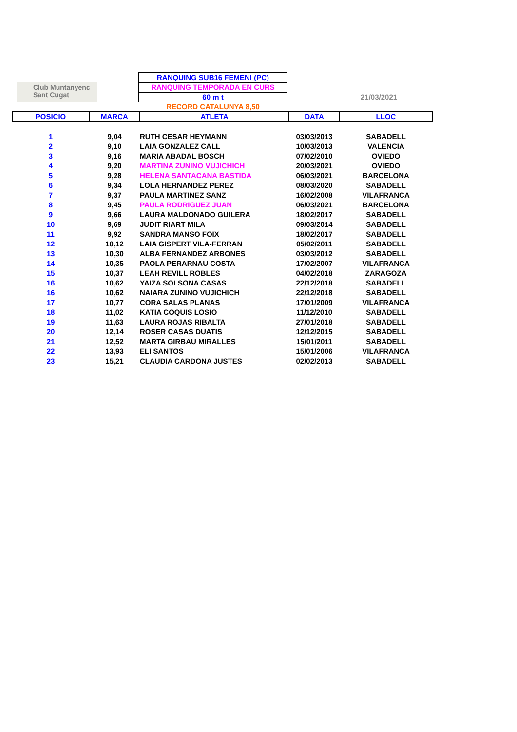Club Muntanyenc
Sant Cugat
RANQUING SUB16 FEMENI (PC)
RANQUING TEMPORADA EN CURS
60 m t
RECORD CATALUNYA 8,50
21/03/2021
| POSICIO | MARCA | ATLETA | DATA | LLOC |
| --- | --- | --- | --- | --- |
| 1 | 9,04 | RUTH CESAR HEYMANN | 03/03/2013 | SABADELL |
| 2 | 9,10 | LAIA GONZALEZ CALL | 10/03/2013 | VALENCIA |
| 3 | 9,16 | MARIA ABADAL BOSCH | 07/02/2010 | OVIEDO |
| 4 | 9,20 | MARTINA ZUNINO VUJICHICH | 20/03/2021 | OVIEDO |
| 5 | 9,28 | HELENA SANTACANA BASTIDA | 06/03/2021 | BARCELONA |
| 6 | 9,34 | LOLA HERNANDEZ PEREZ | 08/03/2020 | SABADELL |
| 7 | 9,37 | PAULA MARTINEZ SANZ | 16/02/2008 | VILAFRANCA |
| 8 | 9,45 | PAULA RODRIGUEZ JUAN | 06/03/2021 | BARCELONA |
| 9 | 9,66 | LAURA MALDONADO GUILERA | 18/02/2017 | SABADELL |
| 10 | 9,69 | JUDIT RIART MILA | 09/03/2014 | SABADELL |
| 11 | 9,92 | SANDRA MANSO FOIX | 18/02/2017 | SABADELL |
| 12 | 10,12 | LAIA GISPERT VILA-FERRAN | 05/02/2011 | SABADELL |
| 13 | 10,30 | ALBA FERNANDEZ ARBONES | 03/03/2012 | SABADELL |
| 14 | 10,35 | PAOLA PERARNAU COSTA | 17/02/2007 | VILAFRANCA |
| 15 | 10,37 | LEAH REVILL ROBLES | 04/02/2018 | ZARAGOZA |
| 16 | 10,62 | YAIZA SOLSONA CASAS | 22/12/2018 | SABADELL |
| 16 | 10,62 | NAIARA ZUNINO VUJICHICH | 22/12/2018 | SABADELL |
| 17 | 10,77 | CORA SALAS PLANAS | 17/01/2009 | VILAFRANCA |
| 18 | 11,02 | KATIA COQUIS LOSIO | 11/12/2010 | SABADELL |
| 19 | 11,63 | LAURA ROJAS RIBALTA | 27/01/2018 | SABADELL |
| 20 | 12,14 | ROSER CASAS DUATIS | 12/12/2015 | SABADELL |
| 21 | 12,52 | MARTA GIRBAU MIRALLES | 15/01/2011 | SABADELL |
| 22 | 13,93 | ELI SANTOS | 15/01/2006 | VILAFRANCA |
| 23 | 15,21 | CLAUDIA CARDONA JUSTES | 02/02/2013 | SABADELL |